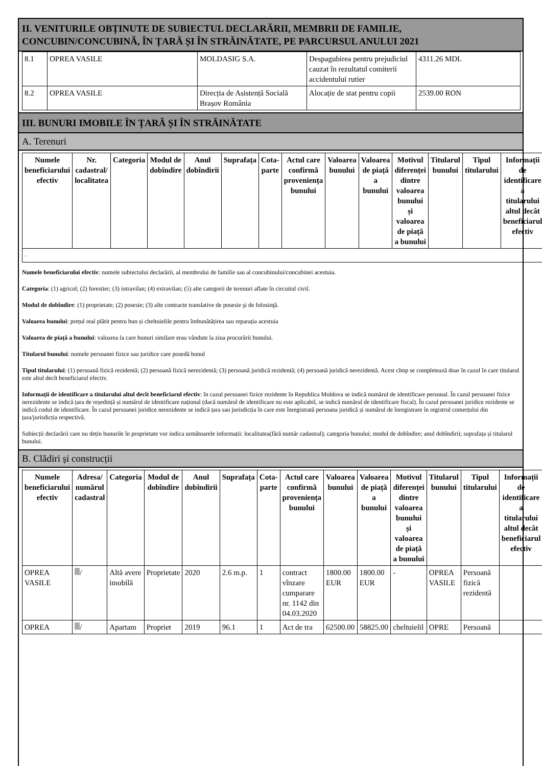II. VENITURILE OBȚINUTE DE SUBIECTUL DECLARĂRII, MEMBRII DE FAMILIE, CONCUBIN/CONCUBINĂ, ÎN ȚARĂ ȘI ÎN STRĂINĂTATE, PE PARCURSUL ANULUI 2021
| 8.1 | OPREA VASILE | MOLDASIG S.A. | Despagubirea pentru prejudiciul cauzat în rezultatul comiterii accidentului rutier | 4311.26 MDL |
| 8.2 | OPREA VASILE | Direcția de Asistență Socială Brașov România | Alocație de stat pentru copii | 2539.00 RON |
III. BUNURI IMOBILE ÎN ȚARĂ ȘI ÎN STRĂINĂTATE
A. Terenuri
| Numele beneficiarului efectiv | Nr. cadastral/ localitatea | Categoria | Modul de dobîndire | Anul dobîndirii | Suprafața | Cota-parte | Actul care confirmă proveniența bunului | Valoarea bunului | Valoarea de piață a bunului | Motivul diferenței dintre valoarea bunului și valoarea de piață a bunului | Titularul bunului | Tipul titularului | Informații de identificare a titularului altul decât beneficiarul efectiv |
| --- | --- | --- | --- | --- | --- | --- | --- | --- | --- | --- | --- | --- | --- |
| - | | | | | | | | | | | | | |
Numele beneficiarului efectiv: numele subiectului declarării, al membrului de familie sau al concubinului/concubinei acestuia.
Categoria: (1) agricol; (2) forestier; (3) intravilan; (4) extravilan; (5) alte categorii de terenuri aflate în circuitul civil.
Modul de dobîndire: (1) proprietate; (2) posesie; (3) alte contracte translative de posesie şi de folosinţă.
Valoarea bunului: prețul real plătit pentru bun și cheltuielile pentru îmbunătățirea sau reparația acestuia
Valoarea de piață a bunului: valoarea la care bunuri similare erau vândute la ziua procurării bunului.
Titularul bunului: numele persoanei fizice sau juridice care posedă bunul
Tipul titularului: (1) persoană fizică rezidentă; (2) persoană fizică nerezidentă; (3) persoană juridică rezidentă; (4) persoană juridică nerezidentă. Acest cîmp se completează doar în cazul în care titularul este altul decît beneficiarul efectiv.
Informații de identificare a titularului altul decît beneficiarul efectiv: în cazul persoanei fizice rezidente în Republica Moldova se indică numărul de identificare personal. În cazul persoanei fizice nerezidente se indică țara de reședință și numărul de identificare național (dacă numărul de identificare nu este aplicabil, se indică numărul de identificare fiscal). În cazul persoanei juridice rezidente se indică codul de identificare. În cazul persoanei juridice nerezidente se indică țara sau jurisdicția în care este înregistrată persoana juridică și numărul de înregistrare în registrul comerțului din țara/jurisdicția respectivă.
Subiecții declarării care nu dețin bunurile în proprietate vor indica următoarele informații: localitatea(fără număr cadastral); categoria bunului; modul de dobîndire; anul dobîndirii; suprafața și titularul bunului.
B. Clădiri și construcții
| Numele beneficiarului efectiv | Adresa/ numărul cadastral | Categoria | Modul de dobîndire | Anul dobîndirii | Suprafața | Cota-parte | Actul care confirmă proveniența bunului | Valoarea bunului | Valoarea de piață a bunului | Motivul diferenței dintre valoarea bunului și valoarea de piață a bunului | Titularul bunului | Tipul titularului | Informații de identificare a titularului altul decât beneficiarul efectiv |
| --- | --- | --- | --- | --- | --- | --- | --- | --- | --- | --- | --- | --- | --- |
| OPREA VASILE | / | Altă avere imobilă | Proprietate | 2020 | 2.6 m.p. | 1 | contract vînzare cumparare nr. 1142 din 04.03.2020 | 1800.00 EUR | 1800.00 EUR | - | OPREA VASILE | Persoană fizică rezidentă | |
| OPREA | / | Apartam | Propriet | 2019 | 96.1 | 1 | Act de tra | 62500.00 | 58825.00 | cheltuielil | OPRE | Persoană | |